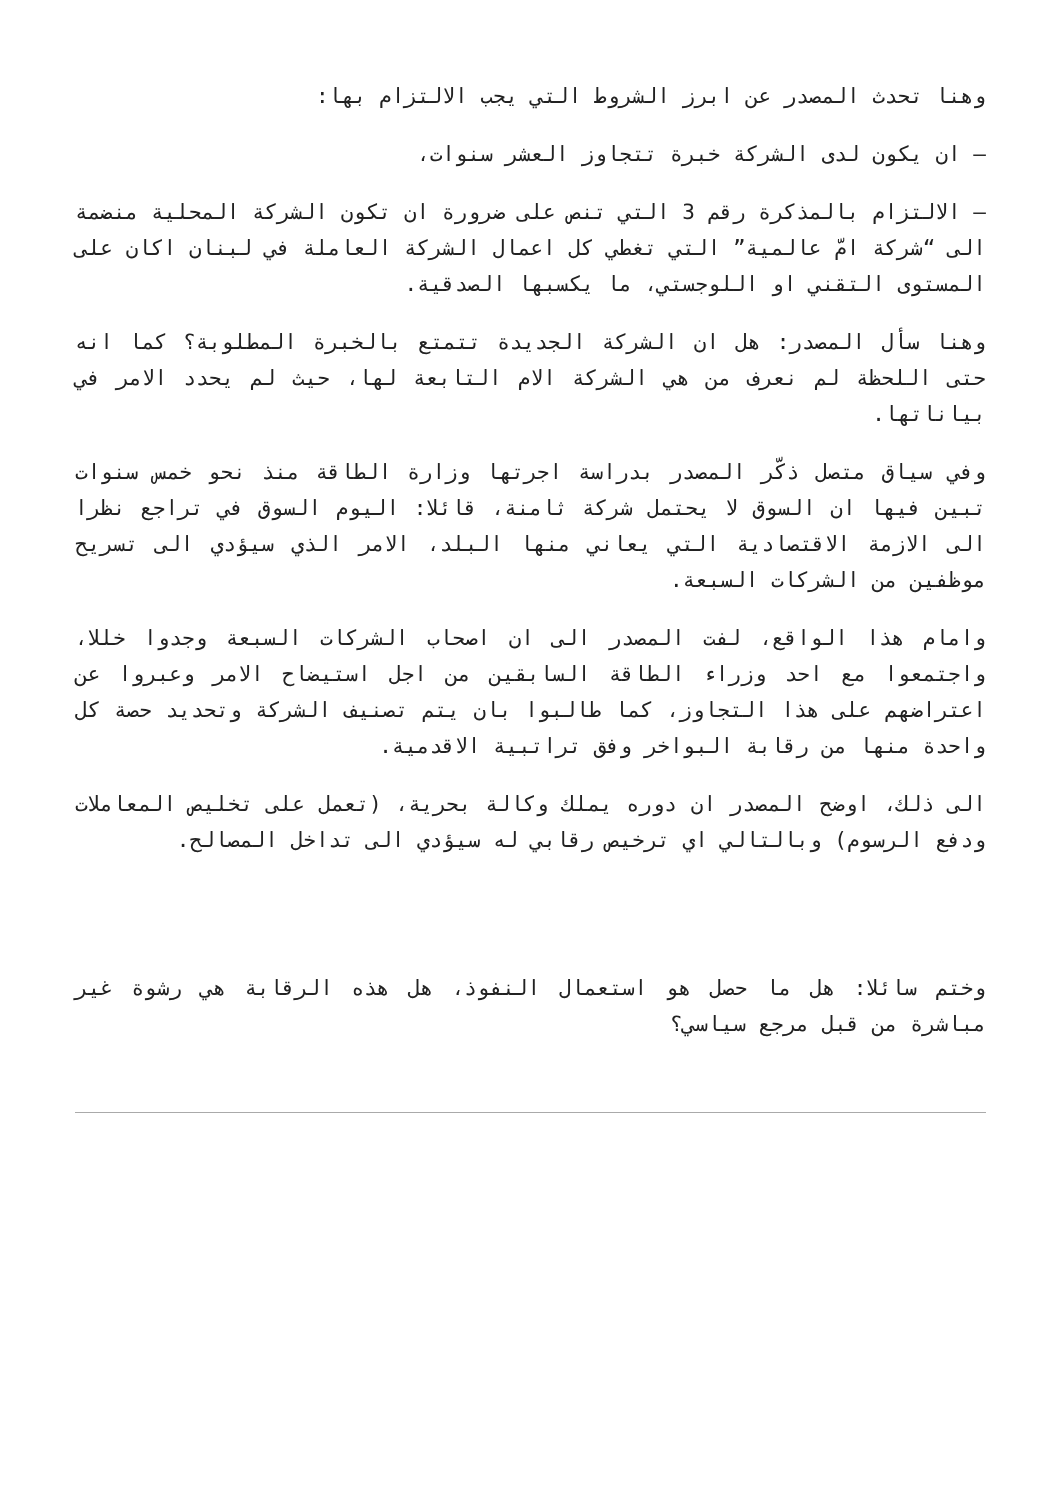وهنا تحدث المصدر عن ابرز الشروط التي يجب الالتزام بها:
– ان يكون لدى الشركة خبرة تتجاوز العشر سنوات،
– الالتزام بالمذكرة رقم 3 التي تنص على ضرورة ان تكون الشركة المحلية منضمة الى “شركة امّ عالمية” التي تغطي كل اعمال الشركة العاملة في لبنان اكان على المستوى التقني او اللوجستي، ما يكسبها الصدقية.
وهنا سأل المصدر: هل ان الشركة الجديدة تتمتع بالخبرة المطلوبة؟ كما انه حتى اللحظة لم نعرف من هي الشركة الام التابعة لها، حيث لم يحدد الامر في بياناتها.
وفي سياق متصل ذكّر المصدر بدراسة اجرتها وزارة الطاقة منذ نحو خمس سنوات تبين فيها ان السوق لا يحتمل شركة ثامنة، قائلا: اليوم السوق في تراجع نظرا الى الازمة الاقتصادية التي يعاني منها البلد، الامر الذي سيؤدي الى تسريح موظفين من الشركات السبعة.
وامام هذا الواقع، لفت المصدر الى ان اصحاب الشركات السبعة وجدوا خللا، واجتمعوا مع احد وزراء الطاقة السابقين من اجل استيضاح الامر وعبروا عن اعتراضهم على هذا التجاوز، كما طالبوا بان يتم تصنيف الشركة وتحديد حصة كل واحدة منها من رقابة البواخر وفق تراتبية الاقدمية.
الى ذلك، اوضح المصدر ان دوره يملك وكالة بحرية، (تعمل على تخليص المعاملات ودفع الرسوم) وبالتالي اي ترخيص رقابي له سيؤدي الى تداخل المصالح.
وختم سائلا: هل ما حصل هو استعمال النفوذ، هل هذه الرقابة هي رشوة غير مباشرة من قبل مرجع سياسي؟